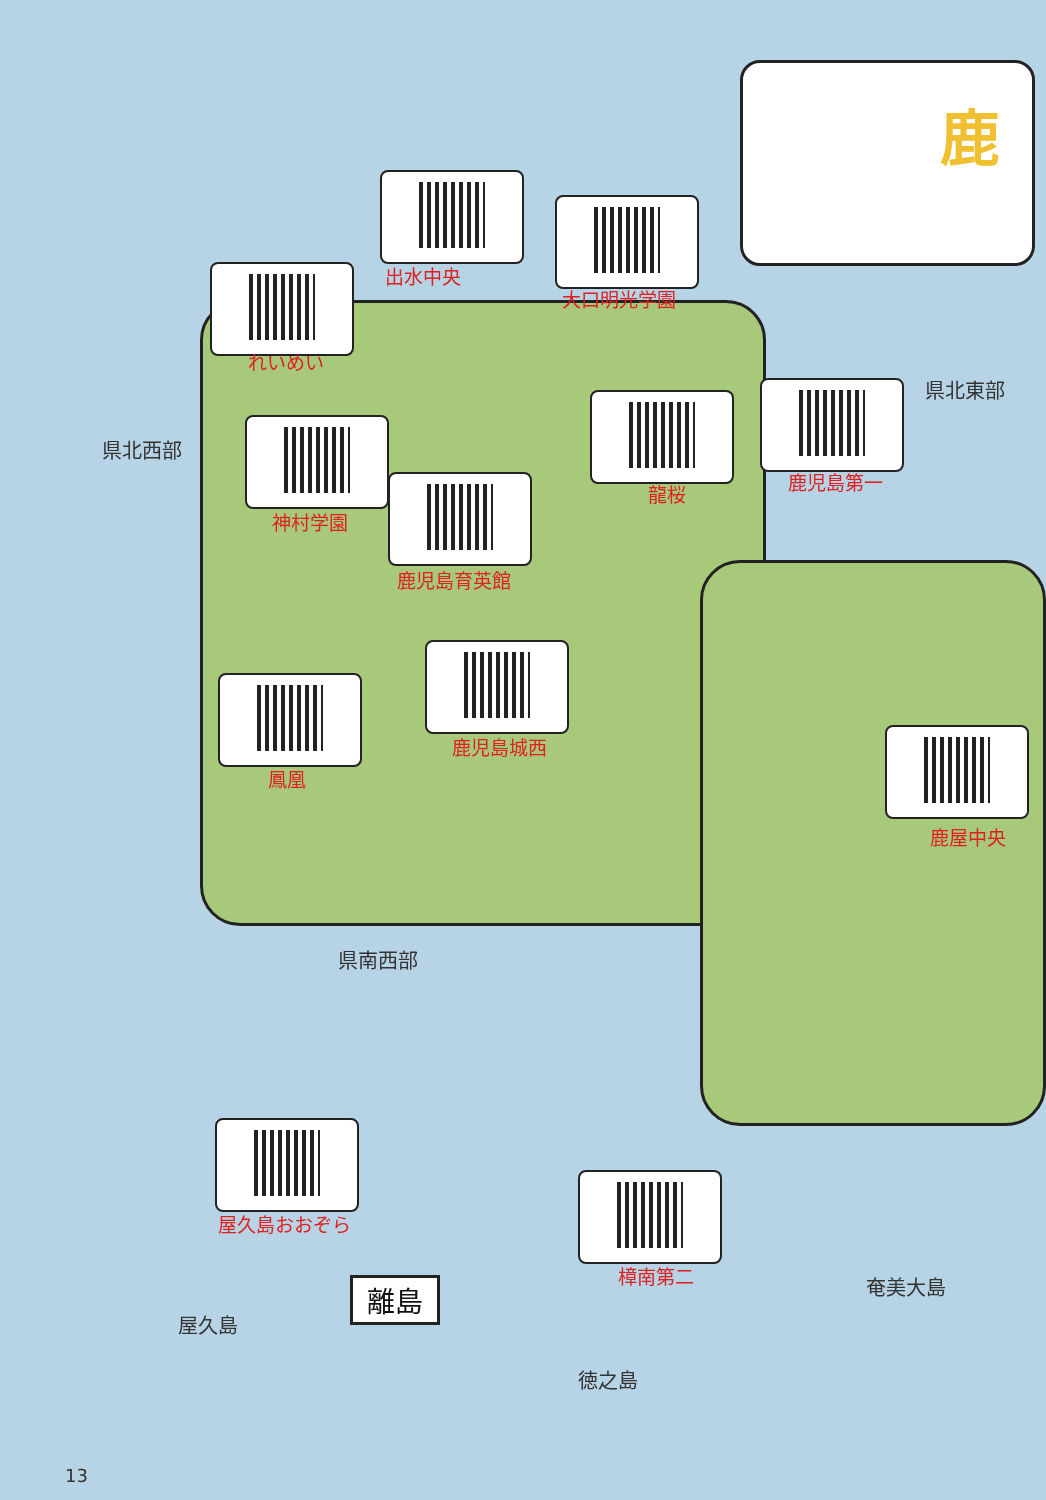鹿
県北東部
県北西部
県南西部
奄美大島
屋久島
徳之島
離島
出水中央
大口明光学園
れいめい
龍桜
鹿児島第一
神村学園
鹿児島育英館
鹿児島城西
鳳凰
鹿屋中央
屋久島おおぞら
樟南第二
13